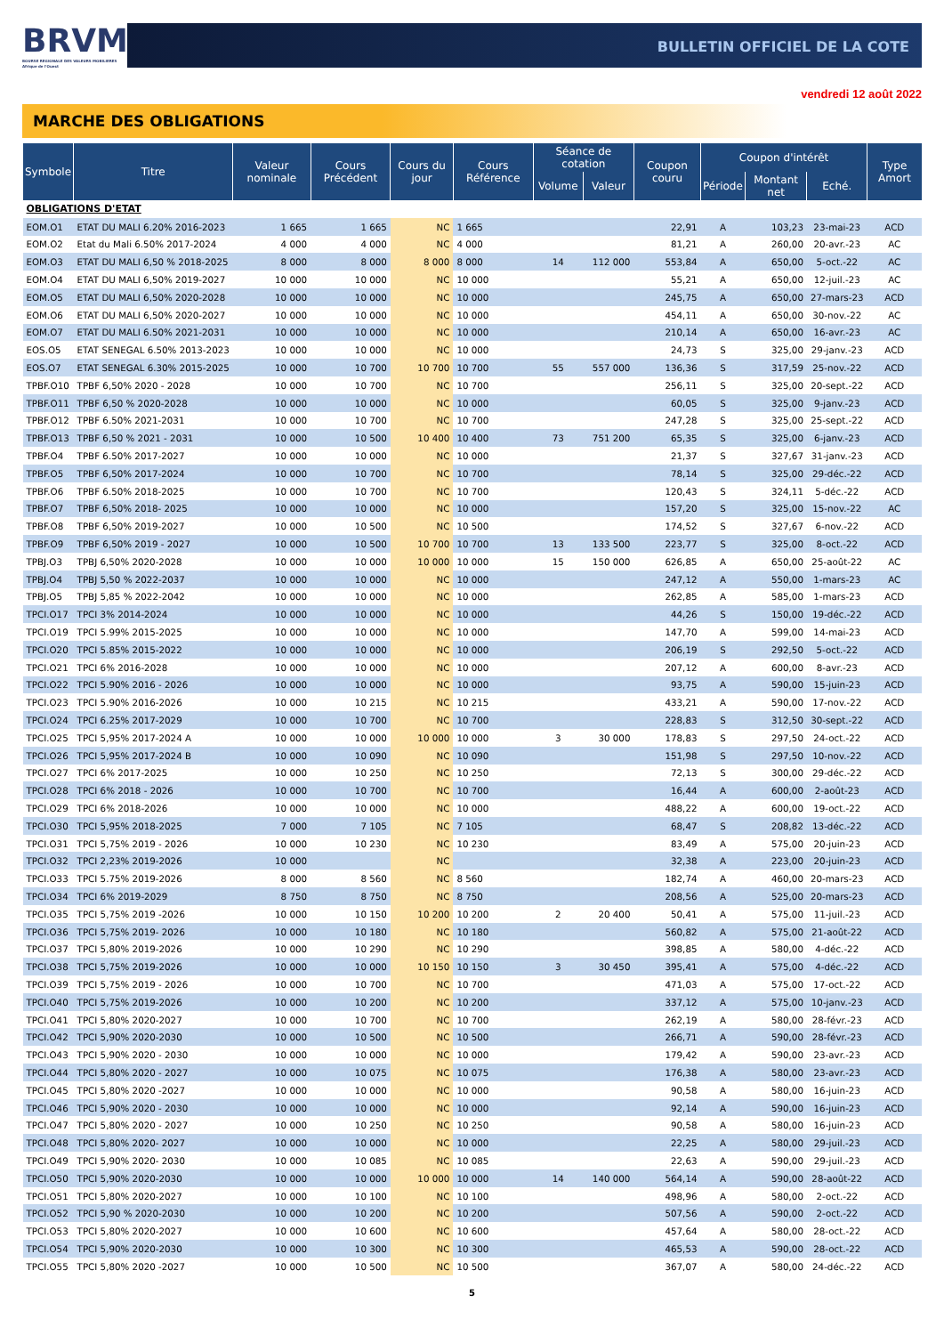BRVM
BOURSE REGIONALE DES VALEURS MOBILIERES
Afrique de l'Ouest
BULLETIN OFFICIEL DE LA COTE
vendredi 12 août 2022
MARCHE DES OBLIGATIONS
| Symbole | Titre | Valeur nominale | Cours Précédent | Cours du jour | Cours Référence | Séance de cotation | | Coupon couru | Coupon d'intérêt | | | Type Amort |
| --- | --- | --- | --- | --- | --- | --- | --- | --- | --- | --- | --- | --- |
| | | | | | | Volume | Valeur | | Période | Montant net | Eché. | |
| OBLIGATIONS D'ETAT | | | | | | | | | | | | |
| EOM.O1 | ETAT DU MALI 6.20% 2016-2023 | 1 665 | 1 665 | NC | 1 665 | | | 22,91 | A | 103,23 | 23-mai-23 | ACD |
| EOM.O2 | Etat du Mali 6.50% 2017-2024 | 4 000 | 4 000 | NC | 4 000 | | | 81,21 | A | 260,00 | 20-avr.-23 | AC |
| EOM.O3 | ETAT DU MALI 6,50 % 2018-2025 | 8 000 | 8 000 | 8 000 | 8 000 | 14 | 112 000 | 553,84 | A | 650,00 | 5-oct.-22 | AC |
| EOM.O4 | ETAT DU MALI 6,50% 2019-2027 | 10 000 | 10 000 | NC | 10 000 | | | 55,21 | A | 650,00 | 12-juil.-23 | AC |
| EOM.O5 | ETAT DU MALI 6,50% 2020-2028 | 10 000 | 10 000 | NC | 10 000 | | | 245,75 | A | 650,00 | 27-mars-23 | ACD |
| EOM.O6 | ETAT DU MALI 6,50% 2020-2027 | 10 000 | 10 000 | NC | 10 000 | | | 454,11 | A | 650,00 | 30-nov.-22 | AC |
| EOM.O7 | ETAT DU MALI 6.50% 2021-2031 | 10 000 | 10 000 | NC | 10 000 | | | 210,14 | A | 650,00 | 16-avr.-23 | AC |
| EOS.O5 | ETAT SENEGAL 6.50% 2013-2023 | 10 000 | 10 000 | NC | 10 000 | | | 24,73 | S | 325,00 | 29-janv.-23 | ACD |
| EOS.O7 | ETAT SENEGAL 6.30% 2015-2025 | 10 000 | 10 700 | 10 700 | 10 700 | 55 | 557 000 | 136,36 | S | 317,59 | 25-nov.-22 | ACD |
| TPBF.O10 | TPBF 6,50% 2020 - 2028 | 10 000 | 10 700 | NC | 10 700 | | | 256,11 | S | 325,00 | 20-sept.-22 | ACD |
| TPBF.O11 | TPBF 6,50 % 2020-2028 | 10 000 | 10 000 | NC | 10 000 | | | 60,05 | S | 325,00 | 9-janv.-23 | ACD |
| TPBF.O12 | TPBF 6.50% 2021-2031 | 10 000 | 10 700 | NC | 10 700 | | | 247,28 | S | 325,00 | 25-sept.-22 | ACD |
| TPBF.O13 | TPBF 6,50 % 2021 - 2031 | 10 000 | 10 500 | 10 400 | 10 400 | 73 | 751 200 | 65,35 | S | 325,00 | 6-janv.-23 | ACD |
| TPBF.O4 | TPBF 6.50% 2017-2027 | 10 000 | 10 000 | NC | 10 000 | | | 21,37 | S | 327,67 | 31-janv.-23 | ACD |
| TPBF.O5 | TPBF 6,50% 2017-2024 | 10 000 | 10 700 | NC | 10 700 | | | 78,14 | S | 325,00 | 29-déc.-22 | ACD |
| TPBF.O6 | TPBF 6.50% 2018-2025 | 10 000 | 10 700 | NC | 10 700 | | | 120,43 | S | 324,11 | 5-déc.-22 | ACD |
| TPBF.O7 | TPBF 6,50% 2018- 2025 | 10 000 | 10 000 | NC | 10 000 | | | 157,20 | S | 325,00 | 15-nov.-22 | AC |
| TPBF.O8 | TPBF 6,50% 2019-2027 | 10 000 | 10 500 | NC | 10 500 | | | 174,52 | S | 327,67 | 6-nov.-22 | ACD |
| TPBF.O9 | TPBF 6,50% 2019 - 2027 | 10 000 | 10 500 | 10 700 | 10 700 | 13 | 133 500 | 223,77 | S | 325,00 | 8-oct.-22 | ACD |
| TPBJ.O3 | TPBJ 6,50% 2020-2028 | 10 000 | 10 000 | 10 000 | 10 000 | 15 | 150 000 | 626,85 | A | 650,00 | 25-août-22 | AC |
| TPBJ.O4 | TPBJ 5,50 % 2022-2037 | 10 000 | 10 000 | NC | 10 000 | | | 247,12 | A | 550,00 | 1-mars-23 | AC |
| TPBJ.O5 | TPBJ 5,85 % 2022-2042 | 10 000 | 10 000 | NC | 10 000 | | | 262,85 | A | 585,00 | 1-mars-23 | ACD |
| TPCI.O17 | TPCI 3% 2014-2024 | 10 000 | 10 000 | NC | 10 000 | | | 44,26 | S | 150,00 | 19-déc.-22 | ACD |
| TPCI.O19 | TPCI 5.99% 2015-2025 | 10 000 | 10 000 | NC | 10 000 | | | 147,70 | A | 599,00 | 14-mai-23 | ACD |
| TPCI.O20 | TPCI 5.85% 2015-2022 | 10 000 | 10 000 | NC | 10 000 | | | 206,19 | S | 292,50 | 5-oct.-22 | ACD |
| TPCI.O21 | TPCI 6% 2016-2028 | 10 000 | 10 000 | NC | 10 000 | | | 207,12 | A | 600,00 | 8-avr.-23 | ACD |
| TPCI.O22 | TPCI 5.90% 2016 - 2026 | 10 000 | 10 000 | NC | 10 000 | | | 93,75 | A | 590,00 | 15-juin-23 | ACD |
| TPCI.O23 | TPCI 5.90% 2016-2026 | 10 000 | 10 215 | NC | 10 215 | | | 433,21 | A | 590,00 | 17-nov.-22 | ACD |
| TPCI.O24 | TPCI 6.25% 2017-2029 | 10 000 | 10 700 | NC | 10 700 | | | 228,83 | S | 312,50 | 30-sept.-22 | ACD |
| TPCI.O25 | TPCI 5,95% 2017-2024 A | 10 000 | 10 000 | 10 000 | 10 000 | 3 | 30 000 | 178,83 | S | 297,50 | 24-oct.-22 | ACD |
| TPCI.O26 | TPCI 5,95% 2017-2024 B | 10 000 | 10 090 | NC | 10 090 | | | 151,98 | S | 297,50 | 10-nov.-22 | ACD |
| TPCI.O27 | TPCI 6% 2017-2025 | 10 000 | 10 250 | NC | 10 250 | | | 72,13 | S | 300,00 | 29-déc.-22 | ACD |
| TPCI.O28 | TPCI 6% 2018 - 2026 | 10 000 | 10 700 | NC | 10 700 | | | 16,44 | A | 600,00 | 2-août-23 | ACD |
| TPCI.O29 | TPCI 6% 2018-2026 | 10 000 | 10 000 | NC | 10 000 | | | 488,22 | A | 600,00 | 19-oct.-22 | ACD |
| TPCI.O30 | TPCI 5,95% 2018-2025 | 7 000 | 7 105 | NC | 7 105 | | | 68,47 | S | 208,82 | 13-déc.-22 | ACD |
| TPCI.O31 | TPCI 5,75% 2019 - 2026 | 10 000 | 10 230 | NC | 10 230 | | | 83,49 | A | 575,00 | 20-juin-23 | ACD |
| TPCI.O32 | TPCI 2,23% 2019-2026 | 10 000 | | NC | | | | 32,38 | A | 223,00 | 20-juin-23 | ACD |
| TPCI.O33 | TPCI 5.75% 2019-2026 | 8 000 | 8 560 | NC | 8 560 | | | 182,74 | A | 460,00 | 20-mars-23 | ACD |
| TPCI.O34 | TPCI 6% 2019-2029 | 8 750 | 8 750 | NC | 8 750 | | | 208,56 | A | 525,00 | 20-mars-23 | ACD |
| TPCI.O35 | TPCI 5,75% 2019 -2026 | 10 000 | 10 150 | 10 200 | 10 200 | 2 | 20 400 | 50,41 | A | 575,00 | 11-juil.-23 | ACD |
| TPCI.O36 | TPCI 5,75% 2019- 2026 | 10 000 | 10 180 | NC | 10 180 | | | 560,82 | A | 575,00 | 21-août-22 | ACD |
| TPCI.O37 | TPCI 5,80% 2019-2026 | 10 000 | 10 290 | NC | 10 290 | | | 398,85 | A | 580,00 | 4-déc.-22 | ACD |
| TPCI.O38 | TPCI 5,75% 2019-2026 | 10 000 | 10 000 | 10 150 | 10 150 | 3 | 30 450 | 395,41 | A | 575,00 | 4-déc.-22 | ACD |
| TPCI.O39 | TPCI 5,75% 2019 - 2026 | 10 000 | 10 700 | NC | 10 700 | | | 471,03 | A | 575,00 | 17-oct.-22 | ACD |
| TPCI.O40 | TPCI 5,75% 2019-2026 | 10 000 | 10 200 | NC | 10 200 | | | 337,12 | A | 575,00 | 10-janv.-23 | ACD |
| TPCI.O41 | TPCI 5,80% 2020-2027 | 10 000 | 10 700 | NC | 10 700 | | | 262,19 | A | 580,00 | 28-févr.-23 | ACD |
| TPCI.O42 | TPCI 5,90% 2020-2030 | 10 000 | 10 500 | NC | 10 500 | | | 266,71 | A | 590,00 | 28-févr.-23 | ACD |
| TPCI.O43 | TPCI 5,90% 2020 - 2030 | 10 000 | 10 000 | NC | 10 000 | | | 179,42 | A | 590,00 | 23-avr.-23 | ACD |
| TPCI.O44 | TPCI 5,80% 2020 - 2027 | 10 000 | 10 075 | NC | 10 075 | | | 176,38 | A | 580,00 | 23-avr.-23 | ACD |
| TPCI.O45 | TPCI 5,80% 2020 -2027 | 10 000 | 10 000 | NC | 10 000 | | | 90,58 | A | 580,00 | 16-juin-23 | ACD |
| TPCI.O46 | TPCI 5,90% 2020 - 2030 | 10 000 | 10 000 | NC | 10 000 | | | 92,14 | A | 590,00 | 16-juin-23 | ACD |
| TPCI.O47 | TPCI 5,80% 2020 - 2027 | 10 000 | 10 250 | NC | 10 250 | | | 90,58 | A | 580,00 | 16-juin-23 | ACD |
| TPCI.O48 | TPCI 5,80% 2020- 2027 | 10 000 | 10 000 | NC | 10 000 | | | 22,25 | A | 580,00 | 29-juil.-23 | ACD |
| TPCI.O49 | TPCI 5,90% 2020- 2030 | 10 000 | 10 085 | NC | 10 085 | | | 22,63 | A | 590,00 | 29-juil.-23 | ACD |
| TPCI.O50 | TPCI 5,90% 2020-2030 | 10 000 | 10 000 | 10 000 | 10 000 | 14 | 140 000 | 564,14 | A | 590,00 | 28-août-22 | ACD |
| TPCI.O51 | TPCI 5,80% 2020-2027 | 10 000 | 10 100 | NC | 10 100 | | | 498,96 | A | 580,00 | 2-oct.-22 | ACD |
| TPCI.O52 | TPCI 5,90 % 2020-2030 | 10 000 | 10 200 | NC | 10 200 | | | 507,56 | A | 590,00 | 2-oct.-22 | ACD |
| TPCI.O53 | TPCI 5,80% 2020-2027 | 10 000 | 10 600 | NC | 10 600 | | | 457,64 | A | 580,00 | 28-oct.-22 | ACD |
| TPCI.O54 | TPCI 5,90% 2020-2030 | 10 000 | 10 300 | NC | 10 300 | | | 465,53 | A | 590,00 | 28-oct.-22 | ACD |
| TPCI.O55 | TPCI 5,80% 2020 -2027 | 10 000 | 10 500 | NC | 10 500 | | | 367,07 | A | 580,00 | 24-déc.-22 | ACD |
5